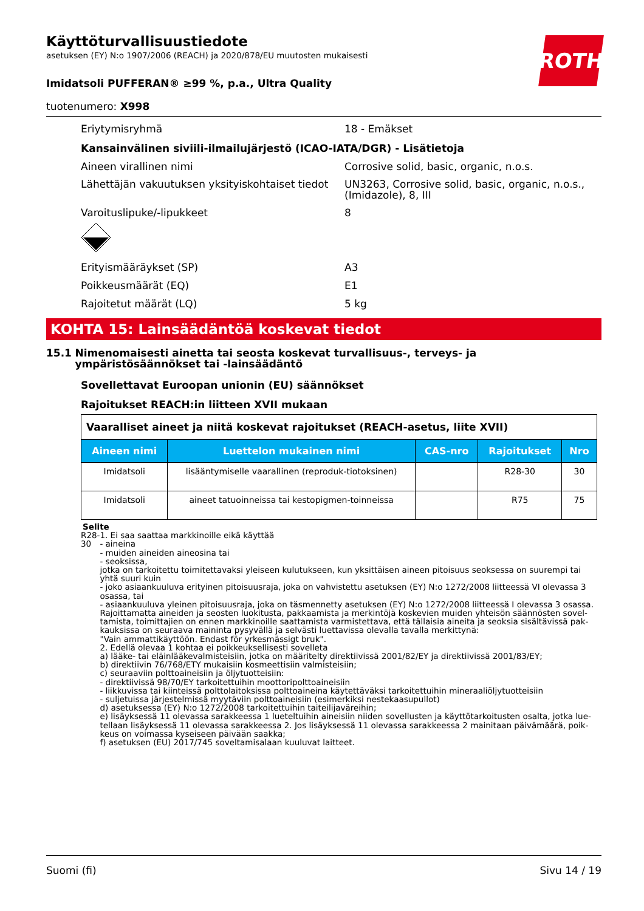Käyttöturvallisuustiedote
asetuksen (EY) N:o 1907/2006 (REACH) ja 2020/878/EU muutosten mukaisesti
ROTH
Imidatsoli PUFFERAN® ≥99 %, p.a., Ultra Quality
tuotenumero: X998
Eriytymisryhmä 18 - Emäkset
Kansainvälinen siviili-ilmailujärjestö (ICAO-IATA/DGR) - Lisätietoja
Aineen virallinen nimi Corrosive solid, basic, organic, n.o.s.
Lähettäjän vakuutuksen yksityiskohtaiset tiedot
UN3263, Corrosive solid, basic, organic, n.o.s., (Imidazole), 8, III
Varoituslipuke/-lipukkeet 8
Erityismääräykset (SP) A3
Poikkeusmäärät (EQ) E1
Rajoitetut määrät (LQ) 5 kg
KOHTA 15: Lainsäädäntöä koskevat tiedot
15.1 Nimenomaisesti ainetta tai seosta koskevat turvallisuus-, terveys- ja ympäristösäännökset tai -lainsäädäntö
Sovellettavat Euroopan unionin (EU) säännökset
Rajoitukset REACH:in liitteen XVII mukaan
| Vaaralliset aineet ja niitä koskevat rajoitukset (REACH-asetus, liite XVII) | | | | |
| Aineen nimi | Luettelon mukainen nimi | CAS-nro | Rajoitukset | Nro |
| Imidatsoli | lisääntymiselle vaarallinen (reproduk-tiotoksinen) | | R28-30 | 30 |
| Imidatsoli | aineet tatuoinneissa tai kestopigmen-toinneissa | | R75 | 75 |
Selite
R28-30 1. Ei saa saattaa markkinoille eikä käyttää
- aineina
- muiden aineiden aineosina tai
- seoksissa,
jotka on tarkoitettu toimitettavaksi yleiseen kulutukseen, kun yksittäisen aineen pitoisuus seoksessa on suurempi tai yhtä suuri kuin
- joko asiaankuuluva erityinen pitoisuusraja, joka on vahvistettu asetuksen (EY) N:o 1272/2008 liitteessä VI olevassa 3 osassa, tai
- asiaankuuluva yleinen pitoisuusraja, joka on täsmennetty asetuksen (EY) N:o 1272/2008 liitteessä I olevassa 3 osassa.
Rajoittamatta aineiden ja seosten luokitusta, pakkaamista ja merkintöjä koskevien muiden yhteisön säännösten sovel-tamista, toimittajien on ennen markkinoille saattamista varmistettava, että tällaisia aineita ja seoksia sisältävissä pak-kauksissa on seuraava maininta pysyvällä ja selvästi luettavissa olevalla tavalla merkittynä:
"Vain ammattikäyttöön. Endast för yrkesmässigt bruk".
2. Edellä olevaa 1 kohtaa ei poikkeuksellisesti sovelleta
a) lääke- tai eläinlääkevalmisteisiin, jotka on määritelty direktiivissä 2001/82/EY ja direktiivissä 2001/83/EY;
b) direktiivin 76/768/ETY mukaisiin kosmeettisiin valmisteisiin;
c) seuraaviin polttoaineisiin ja öljytuotteisiin:
- direktiivissä 98/70/EY tarkoitettuihin moottoripolttoaineisiin
- liikkuvissa tai kiinteissä polttolaitoksissa polttoaineina käytettäväksi tarkoitettuihin mineraaliöljytuotteisiin
- suljetuissa järjestelmissä myytäviin polttoaineisiin (esimerkiksi nestekaasupullot)
d) asetuksessa (EY) N:o 1272/2008 tarkoitettuihin taiteilijaväreihin;
e) lisäyksessä 11 olevassa sarakkeessa 1 lueteltuihin aineisiin niiden sovellusten ja käyttötarkoitusten osalta, jotka lue-tellaan lisäyksessä 11 olevassa sarakkeessa 2. Jos lisäyksessä 11 olevassa sarakkeessa 2 mainitaan päivämäärä, poik-keus on voimassa kyseiseen päivään saakka;
f) asetuksen (EU) 2017/745 soveltamisalaan kuuluvat laitteet.
Suomi (fi) Sivu 14 / 19